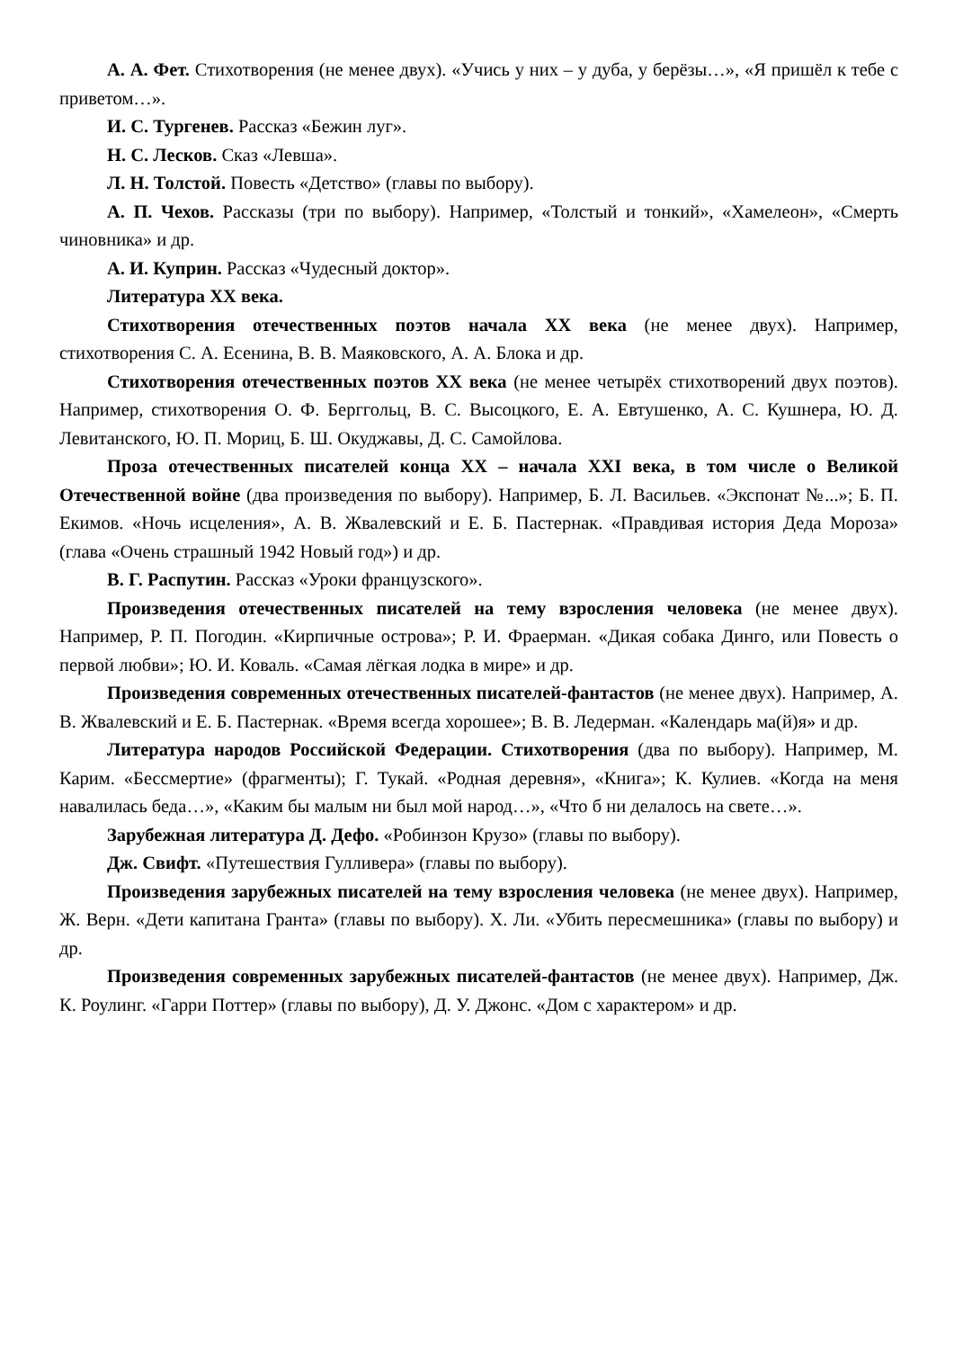А. А. Фет. Стихотворения (не менее двух). «Учись у них – у дуба, у берёзы…», «Я пришёл к тебе с приветом…».
И. С. Тургенев. Рассказ «Бежин луг».
Н. С. Лесков. Сказ «Левша».
Л. Н. Толстой. Повесть «Детство» (главы по выбору).
А. П. Чехов. Рассказы (три по выбору). Например, «Толстый и тонкий», «Хамелеон», «Смерть чиновника» и др.
А. И. Куприн. Рассказ «Чудесный доктор».
Литература XX века.
Стихотворения отечественных поэтов начала ХХ века (не менее двух). Например, стихотворения С. А. Есенина, В. В. Маяковского, А. А. Блока и др.
Стихотворения отечественных поэтов XX века (не менее четырёх стихотворений двух поэтов). Например, стихотворения О. Ф. Берггольц, В. С. Высоцкого, Е. А. Евтушенко, А. С. Кушнера, Ю. Д. Левитанского, Ю. П. Мориц, Б. Ш. Окуджавы, Д. С. Самойлова.
Проза отечественных писателей конца XX – начала XXI века, в том числе о Великой Отечественной войне (два произведения по выбору). Например, Б. Л. Васильев. «Экспонат №...»; Б. П. Екимов. «Ночь исцеления», А. В. Жвалевский и Е. Б. Пастернак. «Правдивая история Деда Мороза» (глава «Очень страшный 1942 Новый год») и др.
В. Г. Распутин. Рассказ «Уроки французского».
Произведения отечественных писателей на тему взросления человека (не менее двух). Например, Р. П. Погодин. «Кирпичные острова»; Р. И. Фраерман. «Дикая собака Динго, или Повесть о первой любви»; Ю. И. Коваль. «Самая лёгкая лодка в мире» и др.
Произведения современных отечественных писателей-фантастов (не менее двух). Например, А. В. Жвалевский и Е. Б. Пастернак. «Время всегда хорошее»; В. В. Ледерман. «Календарь ма(й)я» и др.
Литература народов Российской Федерации. Стихотворения (два по выбору). Например, М. Карим. «Бессмертие» (фрагменты); Г. Тукай. «Родная деревня», «Книга»; К. Кулиев. «Когда на меня навалилась беда…», «Каким бы малым ни был мой народ…», «Что б ни делалось на свете…».
Зарубежная литература Д. Дефо. «Робинзон Крузо» (главы по выбору).
Дж. Свифт. «Путешествия Гулливера» (главы по выбору).
Произведения зарубежных писателей на тему взросления человека (не менее двух). Например, Ж. Верн. «Дети капитана Гранта» (главы по выбору). Х. Ли. «Убить пересмешника» (главы по выбору) и др.
Произведения современных зарубежных писателей-фантастов (не менее двух). Например, Дж. К. Роулинг. «Гарри Поттер» (главы по выбору), Д. У. Джонс. «Дом с характером» и др.